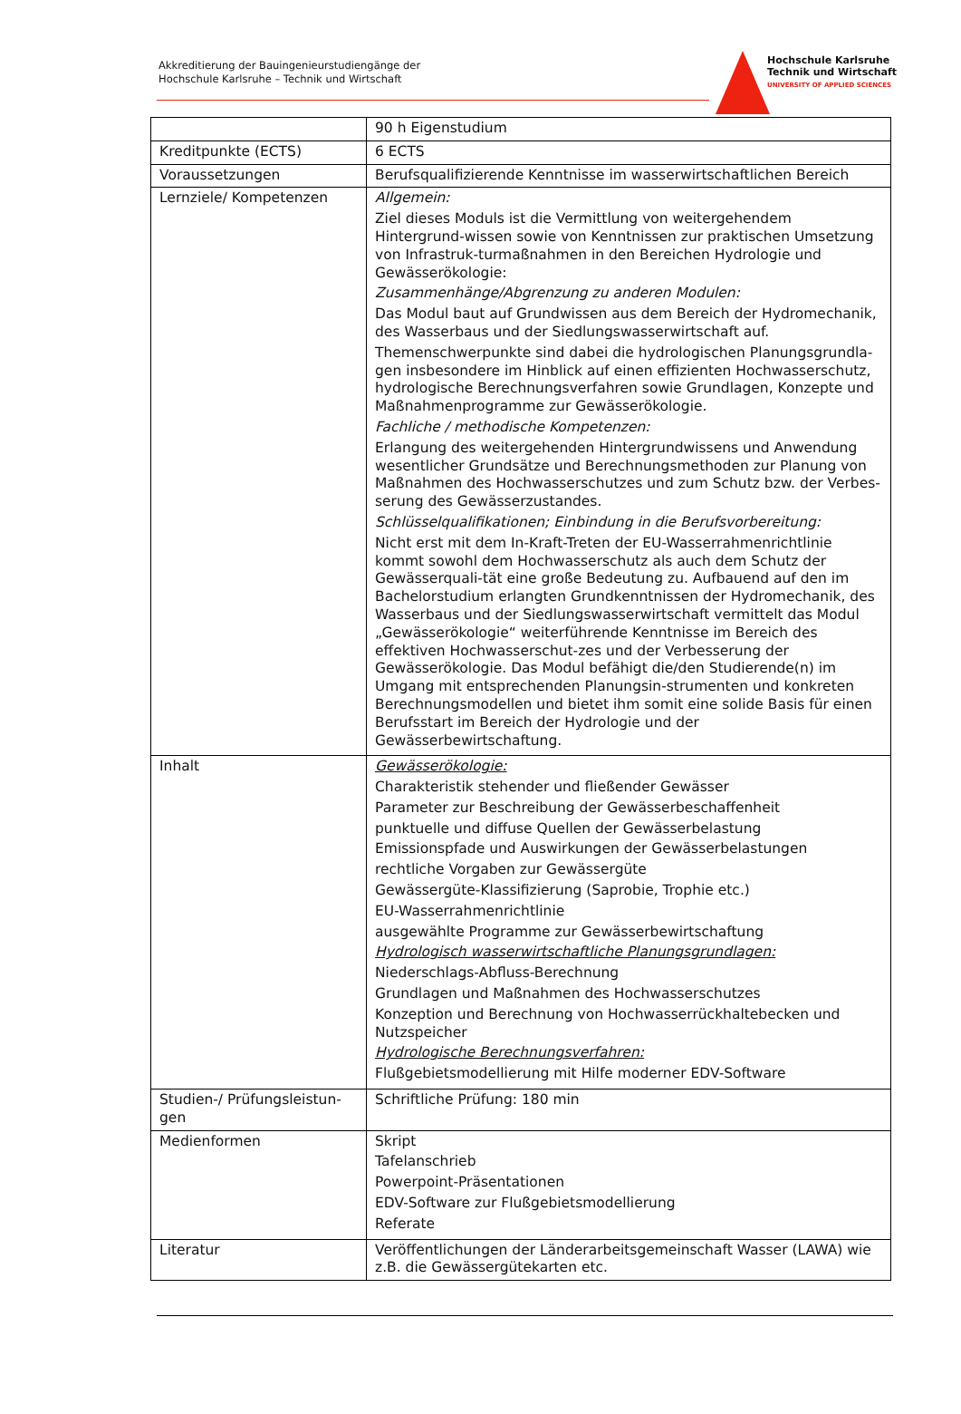Akkreditierung der Bauingenieurstudiengänge der
Hochschule Karlsruhe – Technik und Wirtschaft
Hochschule Karlsruhe
Technik und Wirtschaft
UNIVERSITY OF APPLIED SCIENCES
| | 90 h Eigenstudium |
| Kreditpunkte (ECTS) | 6 ECTS |
| Voraussetzungen | Berufsqualifizierende Kenntnisse im wasserwirtschaftlichen Bereich |
| Lernziele/ Kompetenzen | Allgemein: Ziel dieses Moduls ist die Vermittlung von weitergehendem Hintergrund-wissen sowie von Kenntnissen zur praktischen Umsetzung von Infrastruk-turmaßnahmen in den Bereichen Hydrologie und Gewässerökologie: Zusammenhänge/Abgrenzung zu anderen Modulen: Das Modul baut auf Grundwissen aus dem Bereich der Hydromechanik, des Wasserbaus und der Siedlungswasserwirtschaft auf. Themenschwerpunkte sind dabei die hydrologischen Planungsgrundla-gen insbesondere im Hinblick auf einen effizienten Hochwasserschutz, hydrologische Berechnungsverfahren sowie Grundlagen, Konzepte und Maßnahmenprogramme zur Gewässerökologie. Fachliche / methodische Kompetenzen: Erlangung des weitergehenden Hintergrundwissens und Anwendung wesentlicher Grundsätze und Berechnungsmethoden zur Planung von Maßnahmen des Hochwasserschutzes und zum Schutz bzw. der Verbes-serung des Gewässerzustandes. Schlüsselqualifikationen; Einbindung in die Berufsvorbereitung: Nicht erst mit dem In-Kraft-Treten der EU-Wasserrahmenrichtlinie kommt sowohl dem Hochwasserschutz als auch dem Schutz der Gewässerquali-tät eine große Bedeutung zu. Aufbauend auf den im Bachelorstudium erlangten Grundkenntnissen der Hydromechanik, des Wasserbaus und der Siedlungswasserwirtschaft vermittelt das Modul „Gewässerökologie“ weiterführende Kenntnisse im Bereich des effektiven Hochwasserschut-zes und der Verbesserung der Gewässerökologie. Das Modul befähigt die/den Studierende(n) im Umgang mit entsprechenden Planungsin-strumenten und konkreten Berechnungsmodellen und bietet ihm somit eine solide Basis für einen Berufsstart im Bereich der Hydrologie und der Gewässerbewirtschaftung. |
| Inhalt | Gewässerökologie: Charakteristik stehender und fließender Gewässer Parameter zur Beschreibung der Gewässerbeschaffenheit punktuelle und diffuse Quellen der Gewässerbelastung Emissionspfade und Auswirkungen der Gewässerbelastungen rechtliche Vorgaben zur Gewässergüte Gewässergüte-Klassifizierung (Saprobie, Trophie etc.) EU-Wasserrahmenrichtlinie ausgewählte Programme zur Gewässerbewirtschaftung Hydrologisch wasserwirtschaftliche Planungsgrundlagen: Niederschlags-Abfluss-Berechnung Grundlagen und Maßnahmen des Hochwasserschutzes Konzeption und Berechnung von Hochwasserrückhaltebecken und Nutzspeicher Hydrologische Berechnungsverfahren: Flußgebietsmodellierung mit Hilfe moderner EDV-Software |
| Studien-/ Prüfungsleistun-gen | Schriftliche Prüfung: 180 min |
| Medienformen | Skript Tafelanschrieb Powerpoint-Präsentationen EDV-Software zur Flußgebietsmodellierung Referate |
| Literatur | Veröffentlichungen der Länderarbeitsgemeinschaft Wasser (LAWA) wie z.B. die Gewässergütekarten etc. |